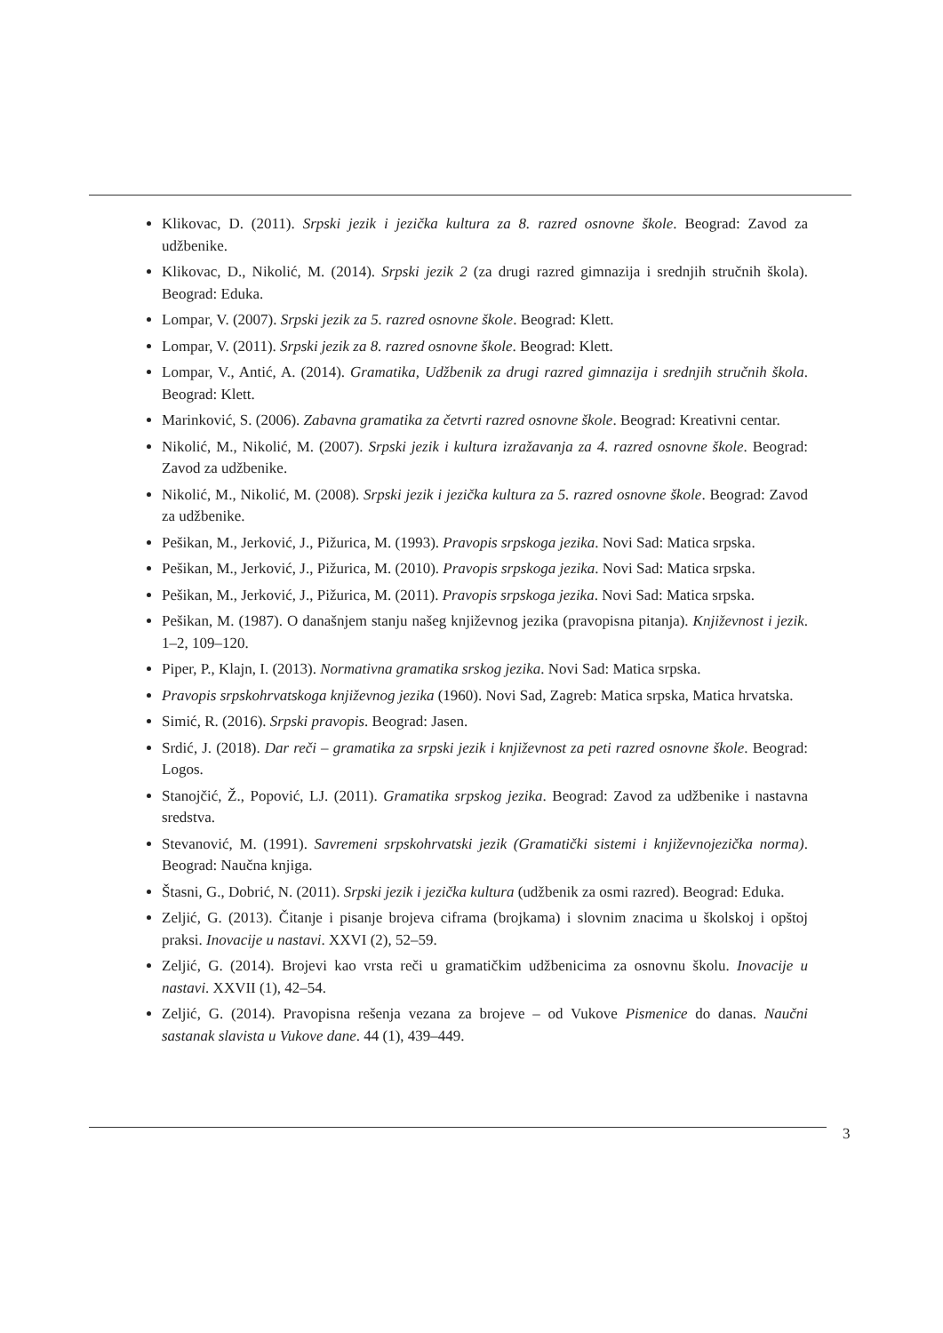Klikovac, D. (2011). Srpski jezik i jezička kultura za 8. razred osnovne škole. Beograd: Zavod za udžbenike.
Klikovac, D., Nikolić, M. (2014). Srpski jezik 2 (za drugi razred gimnazija i srednjih stručnih škola). Beograd: Eduka.
Lompar, V. (2007). Srpski jezik za 5. razred osnovne škole. Beograd: Klett.
Lompar, V. (2011). Srpski jezik za 8. razred osnovne škole. Beograd: Klett.
Lompar, V., Antić, A. (2014). Gramatika, Udžbenik za drugi razred gimnazija i srednjih stručnih škola. Beograd: Klett.
Marinković, S. (2006). Zabavna gramatika za četvrti razred osnovne škole. Beograd: Kreativni centar.
Nikolić, M., Nikolić, M. (2007). Srpski jezik i kultura izražavanja za 4. razred osnovne škole. Beograd: Zavod za udžbenike.
Nikolić, M., Nikolić, M. (2008). Srpski jezik i jezička kultura za 5. razred osnovne škole. Beograd: Zavod za udžbenike.
Pešikan, M., Jerković, J., Pižurica, M. (1993). Pravopis srpskoga jezika. Novi Sad: Matica srpska.
Pešikan, M., Jerković, J., Pižurica, M. (2010). Pravopis srpskoga jezika. Novi Sad: Matica srpska.
Pešikan, M., Jerković, J., Pižurica, M. (2011). Pravopis srpskoga jezika. Novi Sad: Matica srpska.
Pešikan, M. (1987). O današnjem stanju našeg književnog jezika (pravopisna pitanja). Književnost i jezik. 1–2, 109–120.
Piper, P., Klajn, I. (2013). Normativna gramatika srskog jezika. Novi Sad: Matica srpska.
Pravopis srpskohrvatskoga književnog jezika (1960). Novi Sad, Zagreb: Matica srpska, Matica hrvatska.
Simić, R. (2016). Srpski pravopis. Beograd: Jasen.
Srdić, J. (2018). Dar reči – gramatika za srpski jezik i književnost za peti razred osnovne škole. Beograd: Logos.
Stanojčić, Ž., Popović, LJ. (2011). Gramatika srpskog jezika. Beograd: Zavod za udžbenike i nastavna sredstva.
Stevanović, M. (1991). Savremeni srpskohrvatski jezik (Gramatički sistemi i književnojezička norma). Beograd: Naučna knjiga.
Štasni, G., Dobrić, N. (2011). Srpski jezik i jezička kultura (udžbenik za osmi razred). Beograd: Eduka.
Zeljić, G. (2013). Čitanje i pisanje brojeva ciframa (brojkama) i slovnim znacima u školskoj i opštoj praksi. Inovacije u nastavi. XXVI (2), 52–59.
Zeljić, G. (2014). Brojevi kao vrsta reči u gramatičkim udžbenicima za osnovnu školu. Inovacije u nastavi. XXVII (1), 42–54.
Zeljić, G. (2014). Pravopisna rešenja vezana za brojeve – od Vukove Pismenice do danas. Naučni sastanak slavista u Vukove dane. 44 (1), 439–449.
3